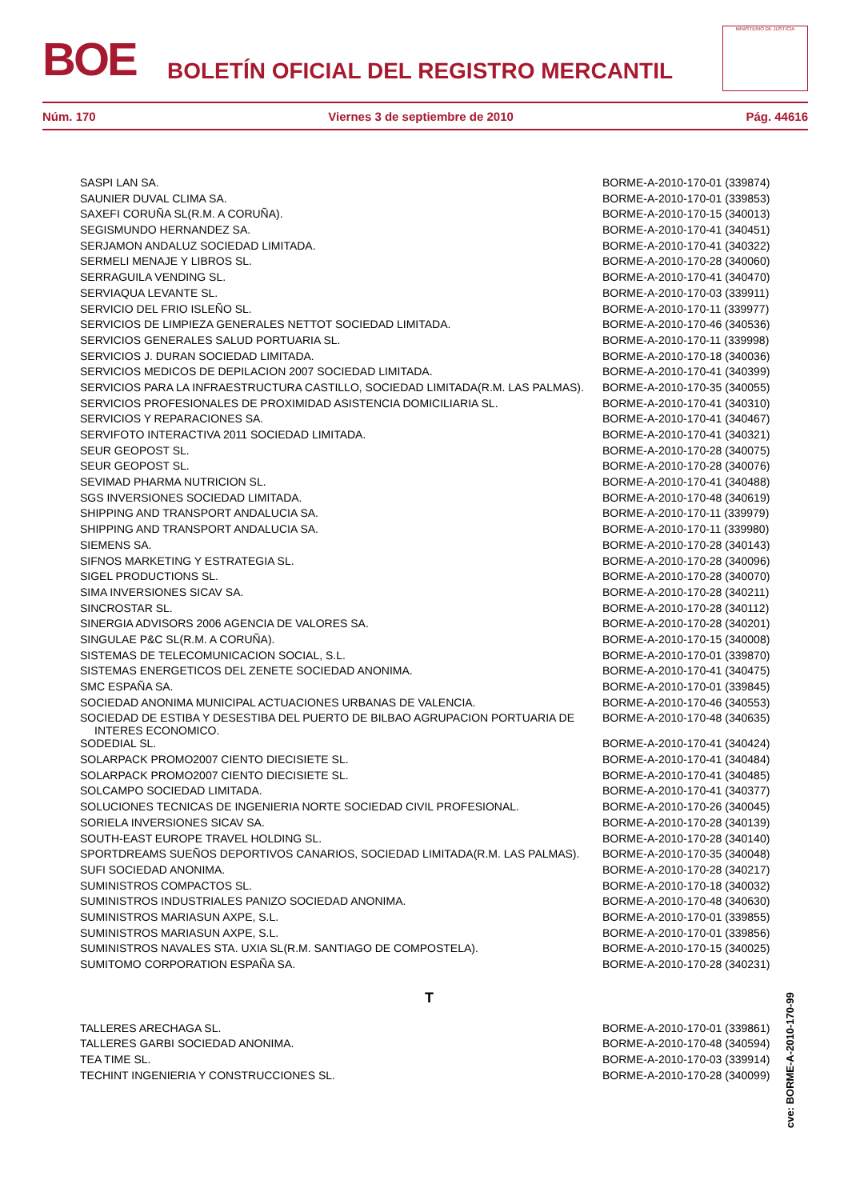BOE BOLETÍN OFICIAL DEL REGISTRO MERCANTIL
MINISTERIO DE JUSTICIA
Núm. 170 Viernes 3 de septiembre de 2010 Pág. 44616
| SASPI LAN SA. | BORME-A-2010-170-01 (339874) |
| SAUNIER DUVAL CLIMA SA. | BORME-A-2010-170-01 (339853) |
| SAXEFI CORUÑA SL(R.M. A CORUÑA). | BORME-A-2010-170-15 (340013) |
| SEGISMUNDO HERNANDEZ SA. | BORME-A-2010-170-41 (340451) |
| SERJAMON ANDALUZ SOCIEDAD LIMITADA. | BORME-A-2010-170-41 (340322) |
| SERMELI MENAJE Y LIBROS SL. | BORME-A-2010-170-28 (340060) |
| SERRAGUILA VENDING SL. | BORME-A-2010-170-41 (340470) |
| SERVIAQUA LEVANTE SL. | BORME-A-2010-170-03 (339911) |
| SERVICIO DEL FRIO ISLEÑO SL. | BORME-A-2010-170-11 (339977) |
| SERVICIOS DE LIMPIEZA GENERALES NETTOT SOCIEDAD LIMITADA. | BORME-A-2010-170-46 (340536) |
| SERVICIOS GENERALES SALUD PORTUARIA SL. | BORME-A-2010-170-11 (339998) |
| SERVICIOS J. DURAN SOCIEDAD LIMITADA. | BORME-A-2010-170-18 (340036) |
| SERVICIOS MEDICOS DE DEPILACION 2007 SOCIEDAD LIMITADA. | BORME-A-2010-170-41 (340399) |
| SERVICIOS PARA LA INFRAESTRUCTURA CASTILLO, SOCIEDAD LIMITADA(R.M. LAS PALMAS). | BORME-A-2010-170-35 (340055) |
| SERVICIOS PROFESIONALES DE PROXIMIDAD ASISTENCIA DOMICILIARIA SL. | BORME-A-2010-170-41 (340310) |
| SERVICIOS Y REPARACIONES SA. | BORME-A-2010-170-41 (340467) |
| SERVIFOTO INTERACTIVA 2011 SOCIEDAD LIMITADA. | BORME-A-2010-170-41 (340321) |
| SEUR GEOPOST SL. | BORME-A-2010-170-28 (340075) |
| SEUR GEOPOST SL. | BORME-A-2010-170-28 (340076) |
| SEVIMAD PHARMA NUTRICION SL. | BORME-A-2010-170-41 (340488) |
| SGS INVERSIONES SOCIEDAD LIMITADA. | BORME-A-2010-170-48 (340619) |
| SHIPPING AND TRANSPORT ANDALUCIA SA. | BORME-A-2010-170-11 (339979) |
| SHIPPING AND TRANSPORT ANDALUCIA SA. | BORME-A-2010-170-11 (339980) |
| SIEMENS SA. | BORME-A-2010-170-28 (340143) |
| SIFNOS MARKETING Y ESTRATEGIA SL. | BORME-A-2010-170-28 (340096) |
| SIGEL PRODUCTIONS SL. | BORME-A-2010-170-28 (340070) |
| SIMA INVERSIONES SICAV SA. | BORME-A-2010-170-28 (340211) |
| SINCROSTAR SL. | BORME-A-2010-170-28 (340112) |
| SINERGIA ADVISORS 2006 AGENCIA DE VALORES SA. | BORME-A-2010-170-28 (340201) |
| SINGULAE P&C SL(R.M. A CORUÑA). | BORME-A-2010-170-15 (340008) |
| SISTEMAS DE TELECOMUNICACION SOCIAL, S.L. | BORME-A-2010-170-01 (339870) |
| SISTEMAS ENERGETICOS DEL ZENETE SOCIEDAD ANONIMA. | BORME-A-2010-170-41 (340475) |
| SMC ESPAÑA SA. | BORME-A-2010-170-01 (339845) |
| SOCIEDAD ANONIMA MUNICIPAL ACTUACIONES URBANAS DE VALENCIA. | BORME-A-2010-170-46 (340553) |
| SOCIEDAD DE ESTIBA Y DESESTIBA DEL PUERTO DE BILBAO AGRUPACION PORTUARIA DE INTERES ECONOMICO. | BORME-A-2010-170-48 (340635) |
| SODEDIAL SL. | BORME-A-2010-170-41 (340424) |
| SOLARPACK PROMO2007 CIENTO DIECISIETE SL. | BORME-A-2010-170-41 (340484) |
| SOLARPACK PROMO2007 CIENTO DIECISIETE SL. | BORME-A-2010-170-41 (340485) |
| SOLCAMPO SOCIEDAD LIMITADA. | BORME-A-2010-170-41 (340377) |
| SOLUCIONES TECNICAS DE INGENIERIA NORTE SOCIEDAD CIVIL PROFESIONAL. | BORME-A-2010-170-26 (340045) |
| SORIELA INVERSIONES SICAV SA. | BORME-A-2010-170-28 (340139) |
| SOUTH-EAST EUROPE TRAVEL HOLDING SL. | BORME-A-2010-170-28 (340140) |
| SPORTDREAMS SUEÑOS DEPORTIVOS CANARIOS, SOCIEDAD LIMITADA(R.M. LAS PALMAS). | BORME-A-2010-170-35 (340048) |
| SUFI SOCIEDAD ANONIMA. | BORME-A-2010-170-28 (340217) |
| SUMINISTROS COMPACTOS SL. | BORME-A-2010-170-18 (340032) |
| SUMINISTROS INDUSTRIALES PANIZO SOCIEDAD ANONIMA. | BORME-A-2010-170-48 (340630) |
| SUMINISTROS MARIASUN AXPE, S.L. | BORME-A-2010-170-01 (339855) |
| SUMINISTROS MARIASUN AXPE, S.L. | BORME-A-2010-170-01 (339856) |
| SUMINISTROS NAVALES STA. UXIA SL(R.M. SANTIAGO DE COMPOSTELA). | BORME-A-2010-170-15 (340025) |
| SUMITOMO CORPORATION ESPAÑA SA. | BORME-A-2010-170-28 (340231) |
| T | |
| TALLERES ARECHAGA SL. | BORME-A-2010-170-01 (339861) |
| TALLERES GARBI SOCIEDAD ANONIMA. | BORME-A-2010-170-48 (340594) |
| TEA TIME SL. | BORME-A-2010-170-03 (339914) |
| TECHINT INGENIERIA Y CONSTRUCCIONES SL. | BORME-A-2010-170-28 (340099) |
cve: BORME-A-2010-170-99